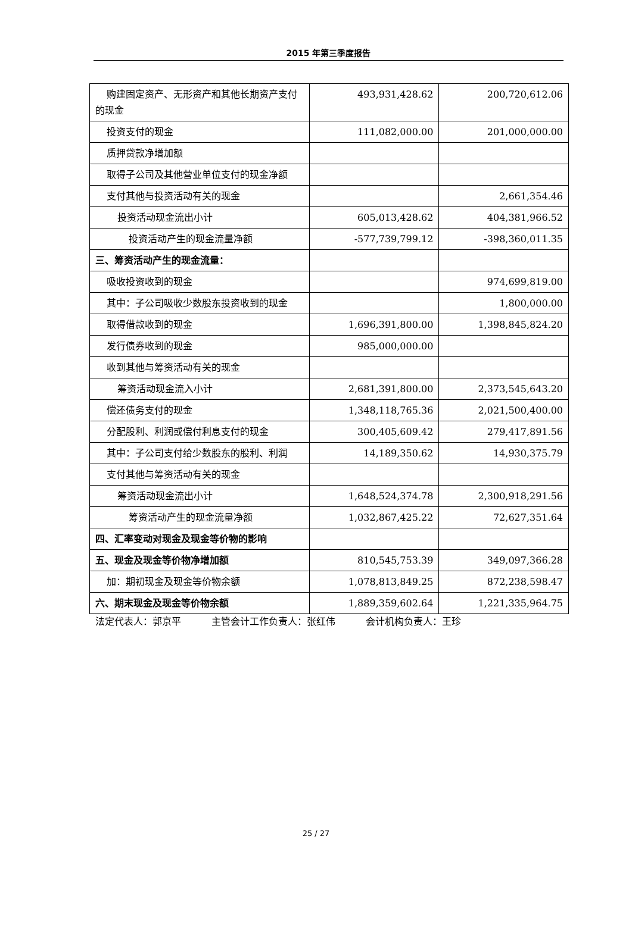2015 年第三季度报告
| 购建固定资产、无形资产和其他长期资产支付的现金 | 493,931,428.62 | 200,720,612.06 |
| 投资支付的现金 | 111,082,000.00 | 201,000,000.00 |
| 质押贷款净增加额 | | |
| 取得子公司及其他营业单位支付的现金净额 | | |
| 支付其他与投资活动有关的现金 | | 2,661,354.46 |
| 投资活动现金流出小计 | 605,013,428.62 | 404,381,966.52 |
| 投资活动产生的现金流量净额 | -577,739,799.12 | -398,360,011.35 |
| 三、筹资活动产生的现金流量： | | |
| 吸收投资收到的现金 | | 974,699,819.00 |
| 其中：子公司吸收少数股东投资收到的现金 | | 1,800,000.00 |
| 取得借款收到的现金 | 1,696,391,800.00 | 1,398,845,824.20 |
| 发行债券收到的现金 | 985,000,000.00 | |
| 收到其他与筹资活动有关的现金 | | |
| 筹资活动现金流入小计 | 2,681,391,800.00 | 2,373,545,643.20 |
| 偿还债务支付的现金 | 1,348,118,765.36 | 2,021,500,400.00 |
| 分配股利、利润或偿付利息支付的现金 | 300,405,609.42 | 279,417,891.56 |
| 其中：子公司支付给少数股东的股利、利润 | 14,189,350.62 | 14,930,375.79 |
| 支付其他与筹资活动有关的现金 | | |
| 筹资活动现金流出小计 | 1,648,524,374.78 | 2,300,918,291.56 |
| 筹资活动产生的现金流量净额 | 1,032,867,425.22 | 72,627,351.64 |
| 四、汇率变动对现金及现金等价物的影响 | | |
| 五、现金及现金等价物净增加额 | 810,545,753.39 | 349,097,366.28 |
| 加：期初现金及现金等价物余额 | 1,078,813,849.25 | 872,238,598.47 |
| 六、期末现金及现金等价物余额 | 1,889,359,602.64 | 1,221,335,964.75 |
法定代表人：郭京平 主管会计工作负责人：张红伟 会计机构负责人：王珍
25 / 27